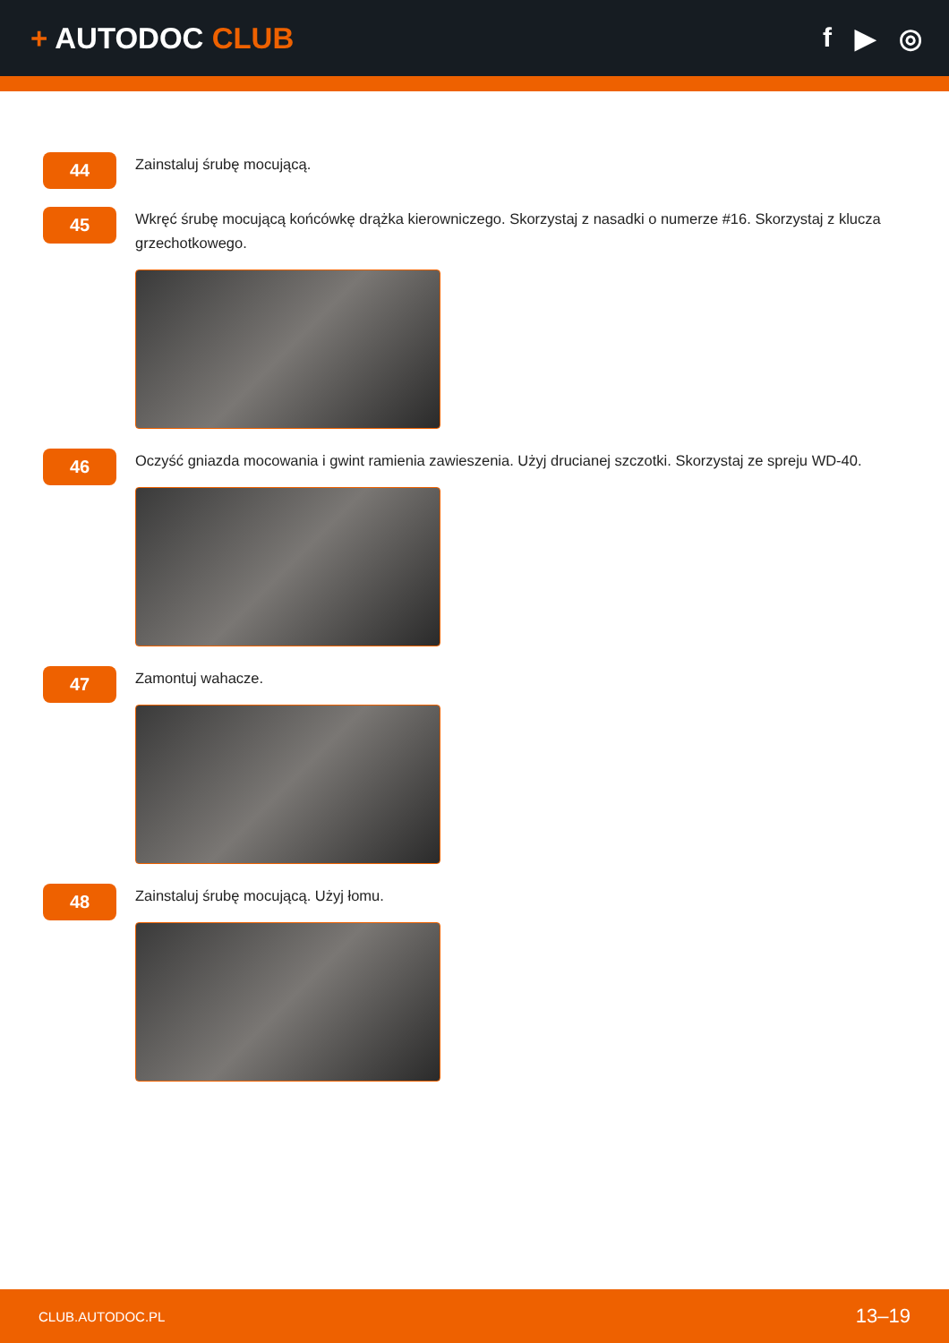+ AUTODOC CLUB f ▶ ◎
44
Zainstaluj śrubę mocującą.
45
Wkręć śrubę mocującą końcówkę drążka kierowniczego. Skorzystaj z nasadki o numerze #16. Skorzystaj z klucza grzechotkowego.
46
Oczyść gniazda mocowania i gwint ramienia zawieszenia. Użyj drucianej szczotki. Skorzystaj ze spreju WD-40.
47
Zamontuj wahacze.
48
Zainstaluj śrubę mocującą. Użyj łomu.
CLUB.AUTODOC.PL 13–19